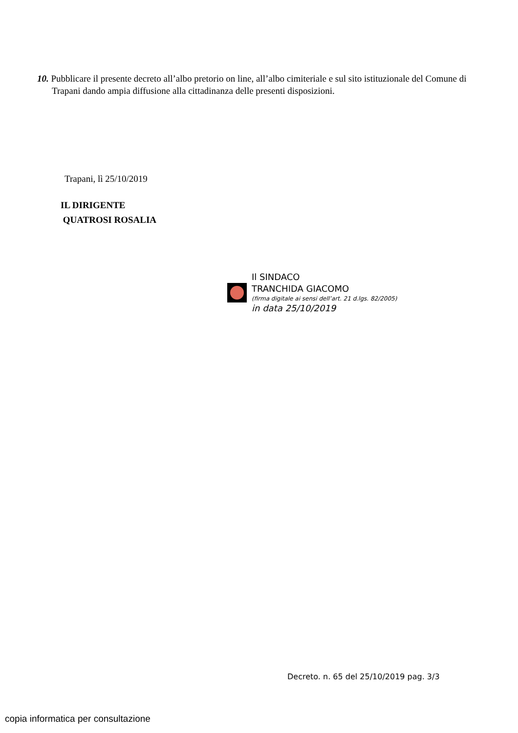10. Pubblicare il presente decreto all’albo pretorio on line, all’albo cimiteriale e sul sito istituzionale del Comune di Trapani dando ampia diffusione alla cittadinanza delle presenti disposizioni.
Trapani, lì 25/10/2019
IL DIRIGENTE
QUATROSI ROSALIA
Il SINDACO
TRANCHIDA GIACOMO
(firma digitale ai sensi dell’art. 21 d.lgs. 82/2005)
in data 25/10/2019
Decreto. n. 65 del 25/10/2019 pag. 3/3
copia informatica per consultazione